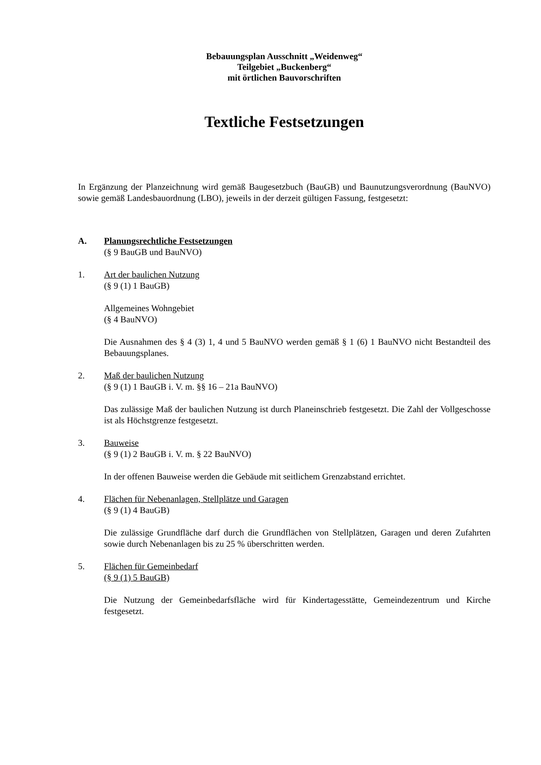Bebauungsplan Ausschnitt „Weidenweg“
Teilgebiet „Buckenberg“
mit örtlichen Bauvorschriften
Textliche Festsetzungen
In Ergänzung der Planzeichnung wird gemäß Baugesetzbuch (BauGB) und Baunutzungsver­ordnung (BauNVO) sowie gemäß Landesbauordnung (LBO), jeweils in der derzeit gültigen Fassung, festgesetzt:
A. Planungsrechtliche Festsetzungen
(§ 9 BauGB und BauNVO)
1. Art der baulichen Nutzung
(§ 9 (1) 1 BauGB)
Allgemeines Wohngebiet
(§ 4 BauNVO)
Die Ausnahmen des § 4 (3) 1, 4 und 5 BauNVO werden gemäß § 1 (6) 1 BauNVO nicht Bestandteil des Bebauungsplanes.
2. Maß der baulichen Nutzung
(§ 9 (1) 1 BauGB i. V. m. §§ 16 – 21a BauNVO)
Das zulässige Maß der baulichen Nutzung ist durch Planeinschrieb festgesetzt. Die Zahl der Vollgeschosse ist als Höchstgrenze festgesetzt.
3. Bauweise
(§ 9 (1) 2 BauGB i. V. m. § 22 BauNVO)
In der offenen Bauweise werden die Gebäude mit seitlichem Grenzabstand errichtet.
4. Flächen für Nebenanlagen, Stellplätze und Garagen
(§ 9 (1) 4 BauGB)
Die zulässige Grundfläche darf durch die Grundflächen von Stellplätzen, Garagen und deren Zufahrten sowie durch Nebenanlagen bis zu 25 % überschritten werden.
5. Flächen für Gemeinbedarf
(§ 9 (1) 5 BauGB)
Die Nutzung der Gemeinbedarfsfläche wird für Kindertagesstätte, Gemeindezentrum und Kirche festgesetzt.